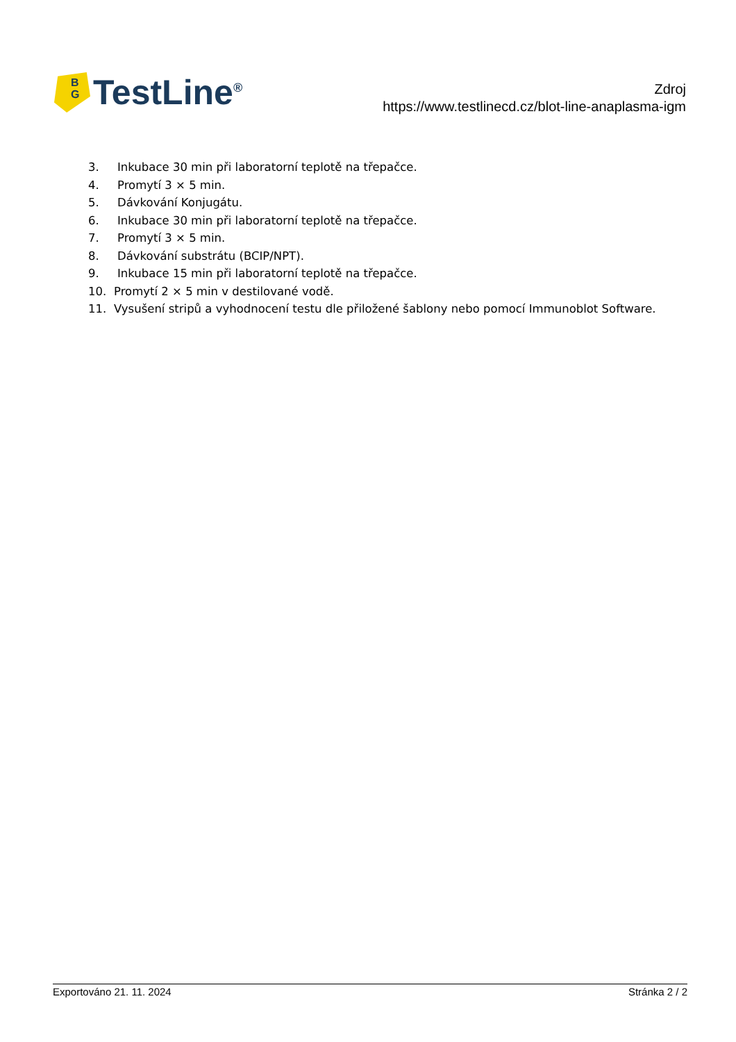B
G
TestLine<sup>®</sup>
Zdroj
https://www.testlinecd.cz/blot-line-anaplasma-igm
3. Inkubace 30 min při laboratorní teplotě na třepačce.
4. Promytí 3 × 5 min.
5. Dávkování Konjugátu.
6. Inkubace 30 min při laboratorní teplotě na třepačce.
7. Promytí 3 × 5 min.
8. Dávkování substrátu (BCIP/NPT).
9. Inkubace 15 min při laboratorní teplotě na třepačce.
10. Promytí 2 × 5 min v destilované vodě.
11. Vysušení stripů a vyhodnocení testu dle přiložené šablony nebo pomocí Immunoblot Software.
Exportováno 21. 11. 2024 Stránka 2 / 2